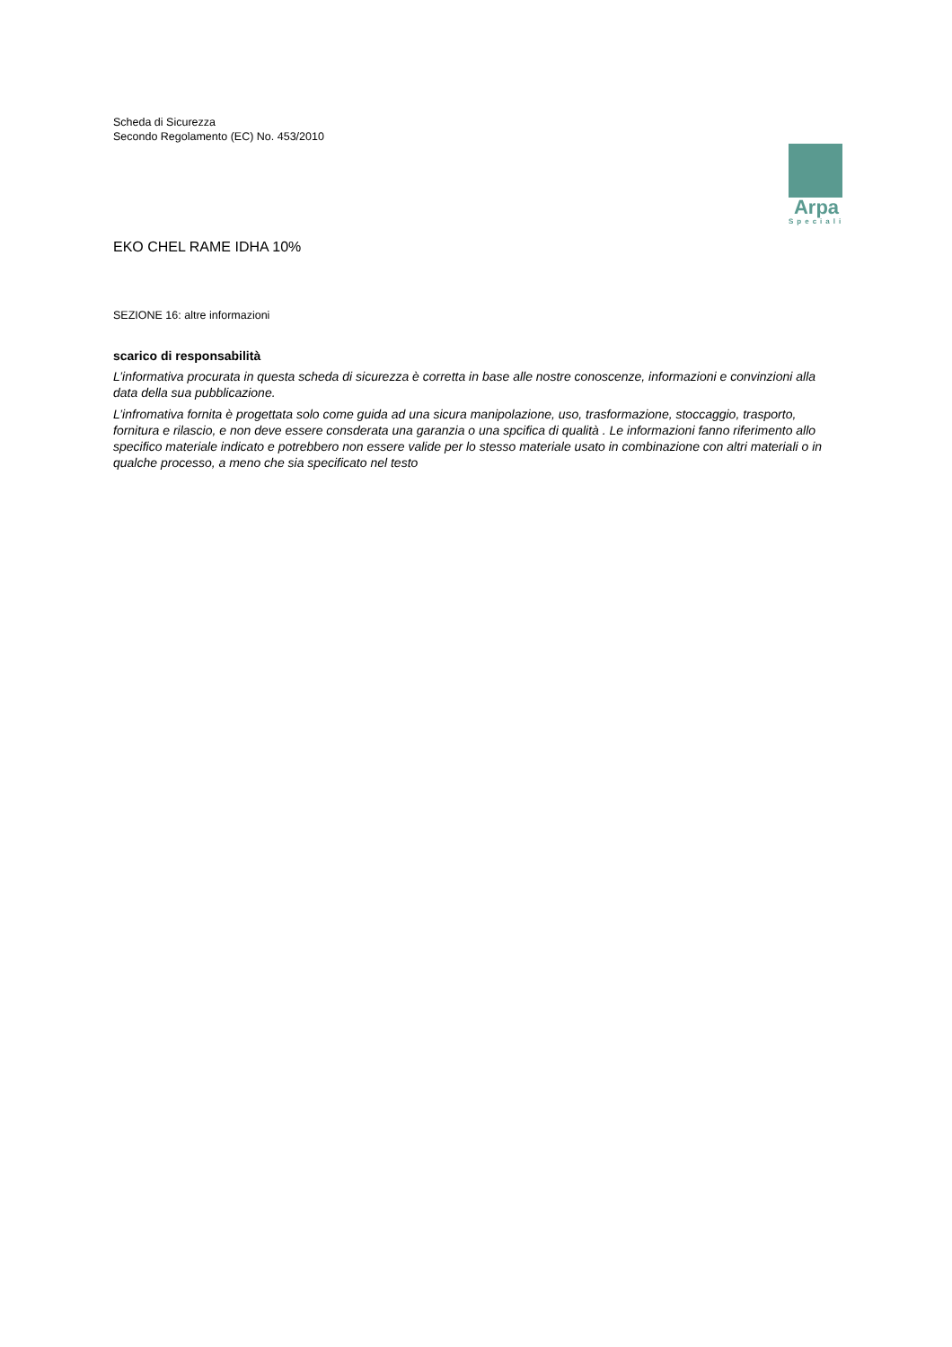Scheda di Sicurezza
Secondo Regolamento (EC) No. 453/2010
Arpa
Speciali
EKO CHEL RAME IDHA 10%
SEZIONE 16: altre informazioni
scarico di responsabilità
L’informativa procurata in questa scheda di sicurezza è corretta in base alle nostre conoscenze, informazioni e convinzioni alla data della sua pubblicazione.
L’infromativa fornita è progettata solo come guida ad una sicura manipolazione, uso, trasformazione, stoccaggio, trasporto, fornitura e rilascio, e non deve essere consderata una garanzia o una spcifica di qualità . Le informazioni fanno riferimento allo specifico materiale indicato e potrebbero non essere valide per lo stesso materiale usato in combinazione con altri materiali o in qualche processo, a meno che sia specificato nel testo